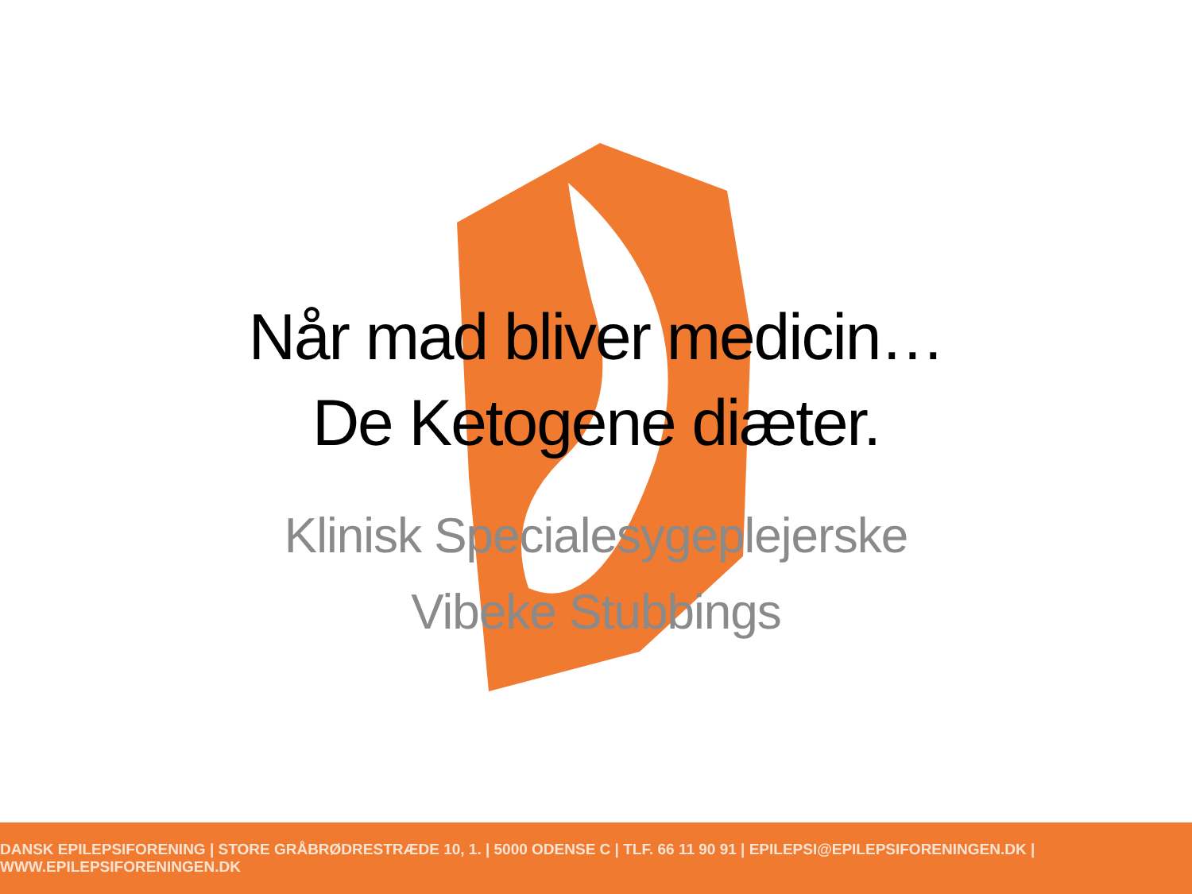Når mad bliver medicin…
De Ketogene diæter.
Klinisk Specialesygeplejerske
Vibeke Stubbings
DANSK EPILEPSIFORENING | STORE GRÅBRØDRESTRÆDE 10, 1. | 5000 ODENSE C | TLF. 66 11 90 91 | EPILEPSI@EPILEPSIFORENINGEN.DK | WWW.EPILEPSIFORENINGEN.DK